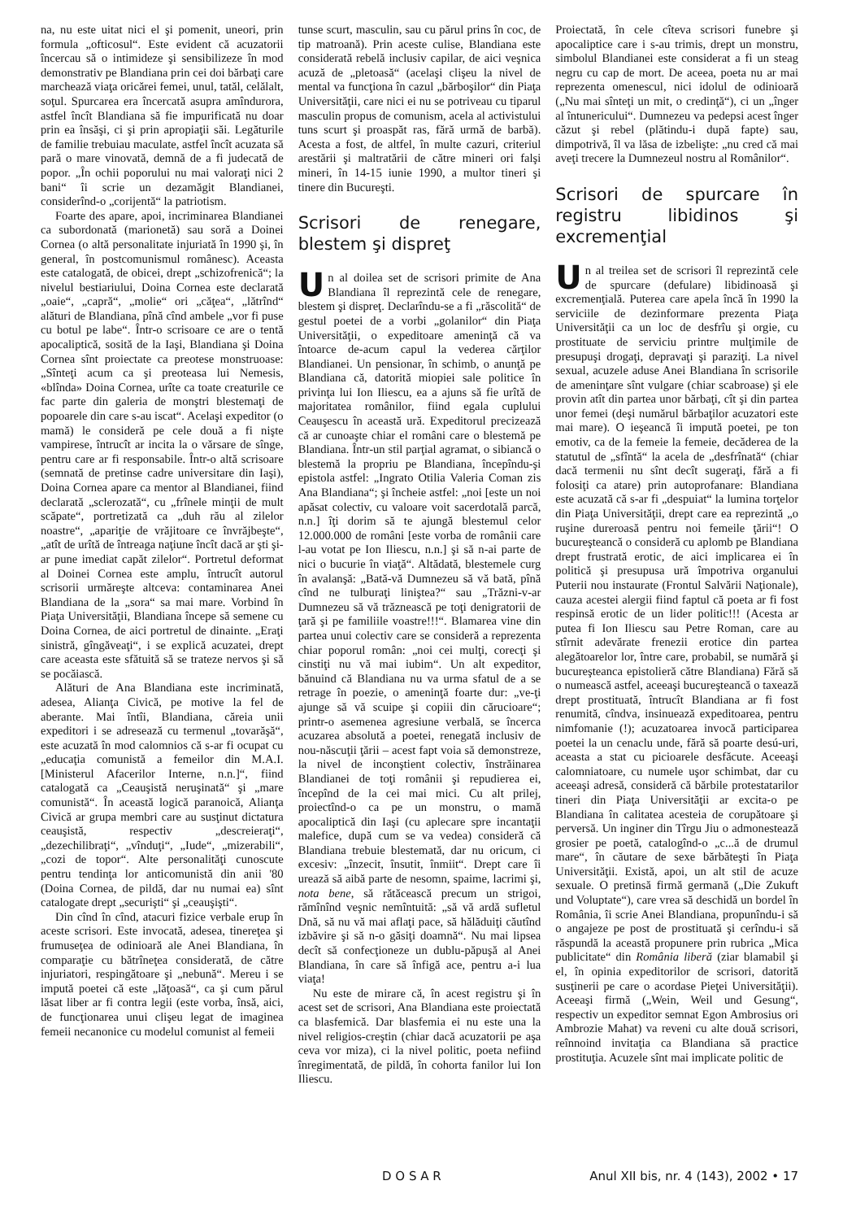na, nu este uitat nici el şi pomenit, uneori, prin formula „ofticosul“. Este evident că acuzatorii încercau să o intimideze şi sensibilizeze în mod demonstrativ pe Blandiana prin cei doi bărbaţi care marchează viaţa oricărei femei, unul, tatăl, celălalt, soţul. Spurcarea era încercată asupra amîndurora, astfel încît Blandiana să fie impurificată nu doar prin ea însăşi, ci şi prin apropiaţii săi. Legăturile de familie trebuiau maculate, astfel încît acuzata să pară o mare vinovată, demnă de a fi judecată de popor. „În ochii poporului nu mai valoraţi nici 2 bani“ îi scrie un dezamăgit Blandianei, considerînd-o „corijentă“ la patriotism.
Foarte des apare, apoi, incriminarea Blandianei ca subordonată (marionetă) sau soră a Doinei Cornea (o altă personalitate injuriată în 1990 şi, în general, în postcomunismul românesc). Aceasta este catalogată, de obicei, drept „schizofrenică“; la nivelul bestiariului, Doina Cornea este declarată „oaie“, „capră“, „molie“ ori „căţea“, „lătrînd“ alături de Blandiana, pînă cînd ambele „vor fi puse cu botul pe labe“. Într-o scrisoare ce are o tentă apocaliptică, sosită de la Iaşi, Blandiana şi Doina Cornea sînt proiectate ca preotese monstruoase: „Sînteţi acum ca şi preoteasa lui Nemesis, «blînda» Doina Cornea, urîte ca toate creaturile ce fac parte din galeria de monştri blestemaţi de popoarele din care s-au iscat“. Acelaşi expeditor (o mamă) le consideră pe cele două a fi nişte vampirese, întrucît ar incita la o vărsare de sînge, pentru care ar fi responsabile. Într-o altă scrisoare (semnată de pretinse cadre universitare din Iaşi), Doina Cornea apare ca mentor al Blandianei, fiind declarată „sclerozată“, cu „frînele minţii de mult scăpate“, portretizată ca „duh rău al zilelor noastre“, „apariţie de vrăjitoare ce învrăjbeşte“, „atît de urîtă de întreaga naţiune încît dacă ar şti şi-ar pune imediat capăt zilelor“. Portretul deformat al Doinei Cornea este amplu, întrucît autorul scrisorii urmăreşte altceva: contaminarea Anei Blandiana de la „sora“ sa mai mare. Vorbind în Piaţa Universităţii, Blandiana începe să semene cu Doina Cornea, de aici portretul de dinainte. „Eraţi sinistră, gîngăveaţi“, i se explică acuzatei, drept care aceasta este sfătuită să se trateze nervos şi să se pocăiască.
Alături de Ana Blandiana este incriminată, adesea, Alianţa Civică, pe motive la fel de aberante. Mai întîi, Blandiana, căreia unii expeditori i se adresează cu termenul „tovarăşă“, este acuzată în mod calomnios că s-ar fi ocupat cu „educaţia comunistă a femeilor din M.A.I. [Ministerul Afacerilor Interne, n.n.]“, fiind catalogată ca „Ceauşistă neruşinată“ şi „mare comunistă“. În această logică paranoică, Alianţa Civică ar grupa membri care au susţinut dictatura ceauşistă, respectiv „descreieraţi“, „dezechilibraţi“, „vînduţi“, „Iude“, „mizerabili“, „cozi de topor“. Alte personalităţi cunoscute pentru tendinţa lor anticomunistă din anii '80 (Doina Cornea, de pildă, dar nu numai ea) sînt catalogate drept „securişti“ şi „ceauşişti“.
Din cînd în cînd, atacuri fizice verbale erup în aceste scrisori. Este invocată, adesea, tinereţea şi frumuseţea de odinioară ale Anei Blandiana, în comparaţie cu bătrîneţea considerată, de către injuriatori, respingătoare şi „nebună“. Mereu i se impută poetei că este „lăţoasă“, ca şi cum părul lăsat liber ar fi contra legii (este vorba, însă, aici, de funcţionarea unui clişeu legat de imaginea femeii necanonice cu modelul comunist al femeii
tunse scurt, masculin, sau cu părul prins în coc, de tip matroană). Prin aceste culise, Blandiana este considerată rebelă inclusiv capilar, de aici veşnica acuză de „pletoasă“ (acelaşi clişeu la nivel de mental va funcţiona în cazul „bărboşilor“ din Piaţa Universităţii, care nici ei nu se potriveau cu tiparul masculin propus de comunism, acela al activistului tuns scurt şi proaspăt ras, fără urmă de barbă). Acesta a fost, de altfel, în multe cazuri, criteriul arestării şi maltratării de către mineri ori falşi mineri, în 14-15 iunie 1990, a multor tineri şi tinere din Bucureşti.
Scrisori de renegare, blestem şi dispreţ
Un al doilea set de scrisori primite de Ana Blandiana îl reprezintă cele de renegare, blestem şi dispreţ. Declarîndu-se a fi „răscolită“ de gestul poetei de a vorbi „golanilor“ din Piaţa Universităţii, o expeditoare ameninţă că va întoarce de-acum capul la vederea cărţilor Blandianei. Un pensionar, în schimb, o anunţă pe Blandiana că, datorită miopiei sale politice în privinţa lui Ion Iliescu, ea a ajuns să fie urîtă de majoritatea românilor, fiind egala cuplului Ceauşescu în această ură. Expeditorul precizează că ar cunoaşte chiar el români care o blestemă pe Blandiana. Într-un stil parţial agramat, o sibiancă o blestemă la propriu pe Blandiana, începîndu-şi epistola astfel: „Ingrato Otilia Valeria Coman zis Ana Blandiana“; şi încheie astfel: „noi [este un noi apăsat colectiv, cu valoare voit sacerdotală parcă, n.n.] îţi dorim să te ajungă blestemul celor 12.000.000 de români [este vorba de românii care l-au votat pe Ion Iliescu, n.n.] şi să n-ai parte de nici o bucurie în viaţă“. Altădată, blestemele curg în avalanşă: „Bată-vă Dumnezeu să vă bată, pînă cînd ne tulburaţi liniştea?“ sau „Trăzni-v-ar Dumnezeu să vă trăznească pe toţi denigratorii de ţară şi pe familiile voastre!!!“. Blamarea vine din partea unui colectiv care se consideră a reprezenta chiar poporul român: „noi cei mulţi, corecţi şi cinstiţi nu vă mai iubim“. Un alt expeditor, bănuind că Blandiana nu va urma sfatul de a se retrage în poezie, o ameninţă foarte dur: „ve-ţi ajunge să vă scuipe şi copiii din cărucioare“; printr-o asemenea agresiune verbală, se încerca acuzarea absolută a poetei, renegată inclusiv de nou-născuţii ţării – acest fapt voia să demonstreze, la nivel de inconştient colectiv, înstrăinarea Blandianei de toţi românii şi repudierea ei, începînd de la cei mai mici. Cu alt prilej, proiectînd-o ca pe un monstru, o mamă apocaliptică din Iaşi (cu aplecare spre incantaţii malefice, după cum se va vedea) consideră că Blandiana trebuie blestemată, dar nu oricum, ci excesiv: „înzecit, însutit, înmiit“. Drept care îi urează să aibă parte de nesomn, spaime, lacrimi şi, nota bene, să rătăcească precum un strigoi, rămînînd veşnic nemîntuită: „să vă ardă sufletul Dnă, să nu vă mai aflaţi pace, să hălăduiţi căutînd izbăvire şi să n-o găsiţi doamnă“. Nu mai lipsea decît să confecţioneze un dublu-păpuşă al Anei Blandiana, în care să înfigă ace, pentru a-i lua viaţa!
Nu este de mirare că, în acest registru şi în acest set de scrisori, Ana Blandiana este proiectată ca blasfemică. Dar blasfemia ei nu este una la nivel religios-creştin (chiar dacă acuzatorii pe aşa ceva vor miza), ci la nivel politic, poeta nefiind înregimentată, de pildă, în cohorta fanilor lui Ion Iliescu.
Proiectată, în cele cîteva scrisori funebre şi apocaliptice care i s-au trimis, drept un monstru, simbolul Blandianei este considerat a fi un steag negru cu cap de mort. De aceea, poeta nu ar mai reprezenta omenescul, nici idolul de odinioară („Nu mai sînteţi un mit, o credinţă“), ci un „înger al întunericului“. Dumnezeu va pedepsi acest înger căzut şi rebel (plătindu-i după fapte) sau, dimpotrivă, îl va lăsa de izbelişte: „nu cred că mai aveţi trecere la Dumnezeul nostru al Românilor“.
Scrisori de spurcare în registru libidinos şi excremenţial
Un al treilea set de scrisori îl reprezintă cele de spurcare (defulare) libidinoasă şi excremenţială. Puterea care apela încă în 1990 la serviciile de dezinformare prezenta Piaţa Universităţii ca un loc de desfrîu şi orgie, cu prostituate de serviciu printre mulţimile de presupuşi drogaţi, depravaţi şi paraziţi. La nivel sexual, acuzele aduse Anei Blandiana în scrisorile de ameninţare sînt vulgare (chiar scabroase) şi ele provin atît din partea unor bărbaţi, cît şi din partea unor femei (deşi numărul bărbaţilor acuzatori este mai mare). O ieşeancă îi impută poetei, pe ton emotiv, ca de la femeie la femeie, decăderea de la statutul de „sfîntă“ la acela de „desfrînată“ (chiar dacă termenii nu sînt decît sugeraţi, fără a fi folosiţi ca atare) prin autoprofanare: Blandiana este acuzată că s-ar fi „despuiat“ la lumina torţelor din Piaţa Universităţii, drept care ea reprezintă „o ruşine dureroasă pentru noi femeile ţării“! O bucureşteancă o consideră cu aplomb pe Blandiana drept frustrată erotic, de aici implicarea ei în politică şi presupusa ură împotriva organului Puterii nou instaurate (Frontul Salvării Naţionale), cauza acestei alergii fiind faptul că poeta ar fi fost respinsă erotic de un lider politic!!! (Acesta ar putea fi Ion Iliescu sau Petre Roman, care au stîrnit adevărate frenezii erotice din partea alegătoarelor lor, între care, probabil, se numără şi bucureşteanca epistolieră către Blandiana) Fără să o numească astfel, aceeaşi bucureşteancă o taxează drept prostituată, întrucît Blandiana ar fi fost renumită, cîndva, insinuează expeditoarea, pentru nimfomanie (!); acuzatoarea invocă participarea poetei la un cenaclu unde, fără să poarte desú-uri, aceasta a stat cu picioarele desfăcute. Aceeaşi calomniatoare, cu numele uşor schimbat, dar cu aceeaşi adresă, consideră că bărbile protestatarilor tineri din Piaţa Universităţii ar excita-o pe Blandiana în calitatea acesteia de corupătoare şi perversă. Un inginer din Tîrgu Jiu o admonestează grosier pe poetă, catalogînd-o „c...ă de drumul mare“, în căutare de sexe bărbăteşti în Piaţa Universităţii. Există, apoi, un alt stil de acuze sexuale. O pretinsă firmă germană („Die Zukuft und Voluptate“), care vrea să deschidă un bordel în România, îi scrie Anei Blandiana, propunîndu-i să o angajeze pe post de prostituată şi cerîndu-i să răspundă la această propunere prin rubrica „Mica publicitate“ din România liberă (ziar blamabil şi el, în opinia expeditorilor de scrisori, datorită susţinerii pe care o acordase Pieţei Universităţii). Aceeaşi firmă („Wein, Weil und Gesung“, respectiv un expeditor semnat Egon Ambrosius ori Ambrozie Mahat) va reveni cu alte două scrisori, reînnoind invitaţia ca Blandiana să practice prostituţia. Acuzele sînt mai implicate politic de
D O S A R Anul XII bis, nr. 4 (143), 2002 • 17